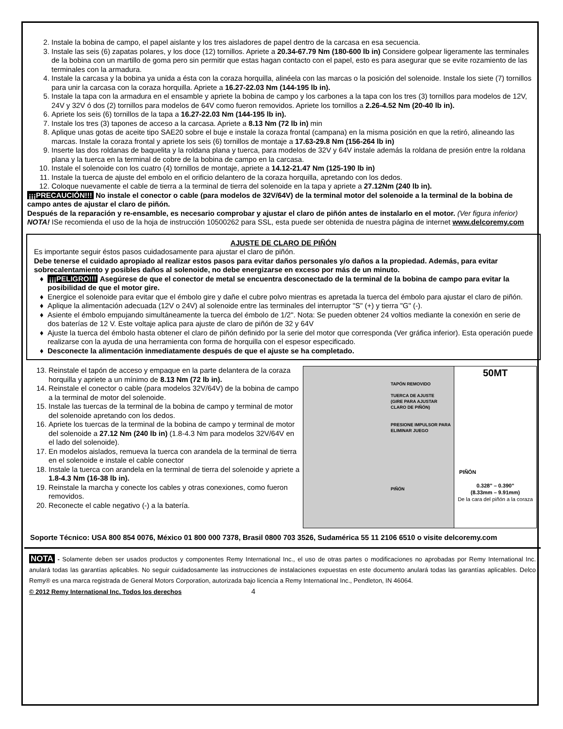2. Instale la bobina de campo, el papel aislante y los tres aisladores de papel dentro de la carcasa en esa secuencia.
3. Instale las seis (6) zapatas polares, y los doce (12) tornillos. Apriete a 20.34-67.79 Nm (180-600 lb in) Considere golpear ligeramente las terminales de la bobina con un martillo de goma pero sin permitir que estas hagan contacto con el papel, esto es para asegurar que se evite rozamiento de las terminales con la armadura.
4. Instale la carcasa y la bobina ya unida a ésta con la coraza horquilla, alinéela con las marcas o la posición del solenoide. Instale los siete (7) tornillos para unir la carcasa con la coraza horquilla. Apriete a 16.27-22.03 Nm (144-195 lb in).
5. Instale la tapa con la armadura en el ensamble y apriete la bobina de campo y los carbones a la tapa con los tres (3) tornillos para modelos de 12V, 24V y 32V ó dos (2) tornillos para modelos de 64V como fueron removidos. Apriete los tornillos a 2.26-4.52 Nm (20-40 lb in).
6. Apriete los seis (6) tornillos de la tapa a 16.27-22.03 Nm (144-195 lb in).
7. Instale los tres (3) tapones de acceso a la carcasa. Apriete a 8.13 Nm (72 lb in) min
8. Aplique unas gotas de aceite tipo SAE20 sobre el buje e instale la coraza frontal (campana) en la misma posición en que la retiró, alineando las marcas. Instale la coraza frontal y apriete los seis (6) tornillos de montaje a 17.63-29.8 Nm (156-264 lb in)
9. Inserte las dos roldanas de baquelita y la roldana plana y tuerca, para modelos de 32V y 64V instale además la roldana de presión entre la roldana plana y la tuerca en la terminal de cobre de la bobina de campo en la carcasa.
10. Instale el solenoide con los cuatro (4) tornillos de montaje, apriete a 14.12-21.47 Nm (125-190 lb in)
11. Instale la tuerca de ajuste del embolo en el orificio delantero de la coraza horquilla, apretando con los dedos.
12. Coloque nuevamente el cable de tierra a la terminal de tierra del solenoide en la tapa y apriete a 27.12Nm (240 lb in).
¡¡¡PRECAUCIÓN!!! No instale el conector o cable (para modelos de 32V/64V) de la terminal motor del solenoide a la terminal de la bobina de campo antes de ajustar el claro de piñón.
Después de la reparación y re-ensamble, es necesario comprobar y ajustar el claro de piñón antes de instalarlo en el motor. (Ver figura inferior)
NOTA! ISe recomienda el uso de la hoja de instrucción 10500262 para SSL, esta puede ser obtenida de nuestra página de internet www.delcoremy.com
AJUSTE DE CLARO DE PIÑÓN
Es importante seguir éstos pasos cuidadosamente para ajustar el claro de piñón.
Debe tenerse el cuidado apropiado al realizar estos pasos para evitar daños personales y/o daños a la propiedad. Además, para evitar sobrecalentamiento y posibles daños al solenoide, no debe energizarse en exceso por más de un minuto.
¡¡¡PELIGRO!!! Asegúrese de que el conector de metal se encuentra desconectado de la terminal de la bobina de campo para evitar la posibilidad de que el motor gire.
Energice el solenoide para evitar que el émbolo gire y dañe el cubre polvo mientras es apretada la tuerca del émbolo para ajustar el claro de piñón.
Aplique la alimentación adecuada (12V o 24V) al solenoide entre las terminales del interruptor "S" (+) y tierra "G" (-).
Asiente el émbolo empujando simultáneamente la tuerca del émbolo de 1/2". Nota: Se pueden obtener 24 voltios mediante la conexión en serie de dos baterías de 12 V. Este voltaje aplica para ajuste de claro de piñón de 32 y 64V
Ajuste la tuerca del émbolo hasta obtener el claro de piñón definido por la serie del motor que corresponda (Ver gráfica inferior). Esta operación puede realizarse con la ayuda de una herramienta con forma de horquilla con el espesor especificado.
Desconecte la alimentación inmediatamente después de que el ajuste se ha completado.
13. Reinstale el tapón de acceso y empaque en la parte delantera de la coraza horquilla y apriete a un mínimo de 8.13 Nm (72 lb in).
14. Reinstale el conector o cable (para modelos 32V/64V) de la bobina de campo a la terminal de motor del solenoide.
15. Instale las tuercas de la terminal de la bobina de campo y terminal de motor del solenoide apretando con los dedos.
16. Apriete los tuercas de la terminal de la bobina de campo y terminal de motor del solenoide a 27.12 Nm (240 lb in) (1.8-4.3 Nm para modelos 32V/64V en el lado del solenoide).
17. En modelos aislados, remueva la tuerca con arandela de la terminal de tierra en el solenoide e instale el cable conector
18. Instale la tuerca con arandela en la terminal de tierra del solenoide y apriete a 1.8-4.3 Nm (16-38 lb in).
19. Reinstale la marcha y conecte los cables y otras conexiones, como fueron removidos.
20. Reconecte el cable negativo (-) a la batería.
TAPÓN REMOVIDO
TUERCA DE AJUSTE
(GIRE PARA AJUSTAR CLARO DE PIÑÓN)
PRESIONE IMPULSOR PARA ELIMINAR JUEGO
PIÑÓN
50MT
PIÑÓN
0.328" – 0.390"
(8.33mm – 9.91mm)
De la cara del piñón a la coraza
Soporte Técnico: USA 800 854 0076, México 01 800 000 7378, Brasil 0800 703 3526, Sudamérica 55 11 2106 6510 o visite delcoremy.com
NOTA - Solamente deben ser usados productos y componentes Remy International Inc., el uso de otras partes o modificaciones no aprobadas por Remy International Inc. anulará todas las garantías aplicables. No seguir cuidadosamente las instrucciones de instalaciones expuestas en este documento anulará todas las garantías aplicables. Delco Remy® es una marca registrada de General Motors Corporation, autorizada bajo licencia a Remy International Inc., Pendleton, IN 46064.
© 2012 Remy International Inc. Todos los derechos 4